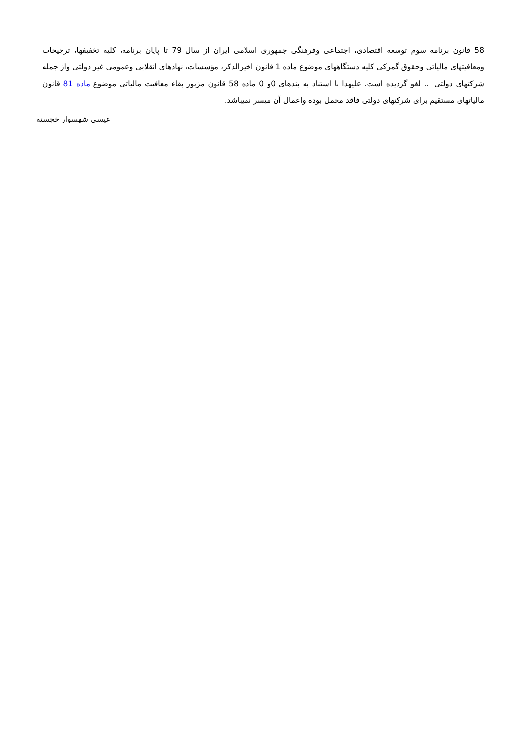58 قانون برنامه سوم توسعه اقتصادی، اجتماعی وفرهنگی جمهوری اسلامی ایران از سال 79 تا پایان برنامه، کلیه تخفیفها، ترجیحات ومعافیتهای مالیاتی وحقوق گمرکی کلیه دستگاههای موضوع ماده 1 قانون اخیرالذکر، مؤسسات، نهادهای انقلابی وعمومی غیر دولتی واز جمله شرکتهای دولتی ... لغو گردیده است. علیهذا با استناد به بندهای 0و 0 ماده 58 قانون مزبور بقاء معافیت مالیاتی موضوع ماده 81 قانون مالیاتهای مستقیم برای شرکتهای دولتی فاقد محمل بوده واعمال آن میسر نمیباشد.
عیسی شهسوار خجسته